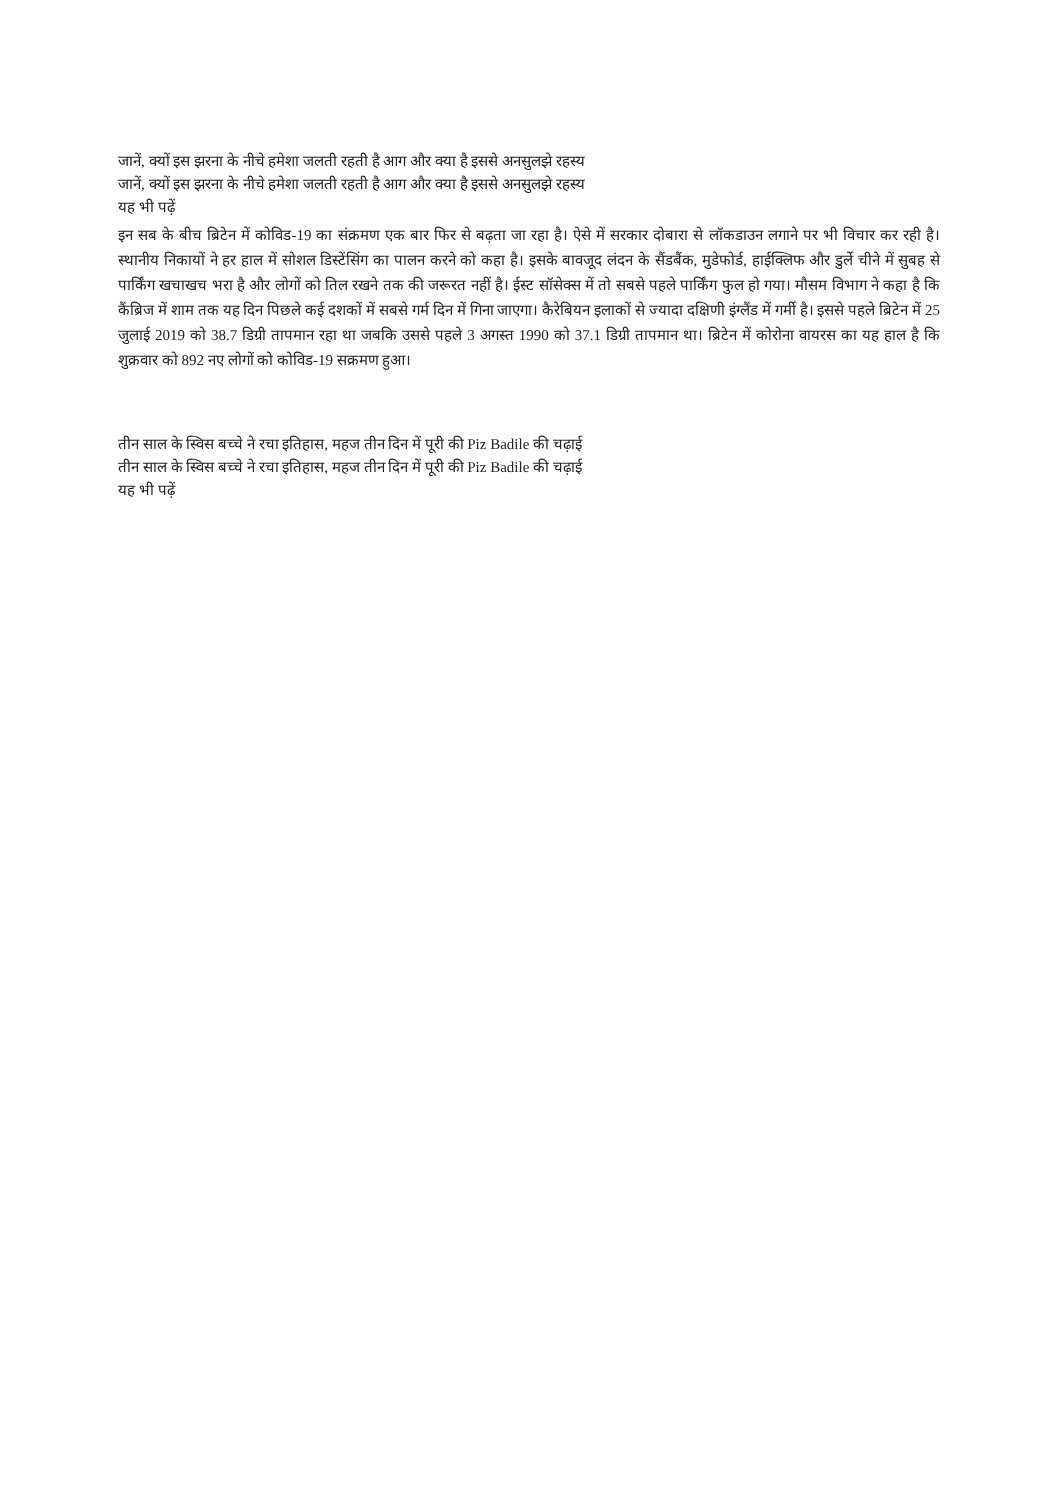जानें, क्यों इस झरना के नीचे हमेशा जलती रहती है आग और क्या है इससे अनसुलझे रहस्य
जानें, क्यों इस झरना के नीचे हमेशा जलती रहती है आग और क्या है इससे अनसुलझे रहस्य
यह भी पढ़ें
इन सब के बीच ब्रिटेन में कोविड-19 का संक्रमण एक बार फिर से बढ़ता जा रहा है। ऐसे में सरकार दोबारा से लॉकडाउन लगाने पर भी विचार कर रही है। स्थानीय निकायों ने हर हाल में सोशल डिस्टेंसिंग का पालन करने को कहा है। इसके बावजूद लंदन के सैंडबैंक, मुडेफोर्ड, हाईक्लिफ और डुर्ले चीने में सुबह से पार्किंग खचाखच भरा है और लोगों को तिल रखने तक की जरूरत नहीं है। ईस्ट सॉसेक्स में तो सबसे पहले पार्किंग फुल हो गया। मौसम विभाग ने कहा है कि कैंब्रिज में शाम तक यह दिन पिछले कई दशकों में सबसे गर्म दिन में गिना जाएगा। कैरेबियन इलाकों से ज्यादा दक्षिणी इंग्लैंड में गर्मी है। इससे पहले ब्रिटेन में 25 जुलाई 2019 को 38.7 डिग्री तापमान रहा था जबकि उससे पहले 3 अगस्त 1990 को 37.1 डिग्री तापमान था। ब्रिटेन में कोरोना वायरस का यह हाल है कि शुक्रवार को 892 नए लोगों को कोविड-19 सक्रमण हुआ।
तीन साल के स्विस बच्चे ने रचा इतिहास, महज तीन दिन में पूरी की Piz Badile की चढ़ाई
तीन साल के स्विस बच्चे ने रचा इतिहास, महज तीन दिन में पूरी की Piz Badile की चढ़ाई
यह भी पढ़ें